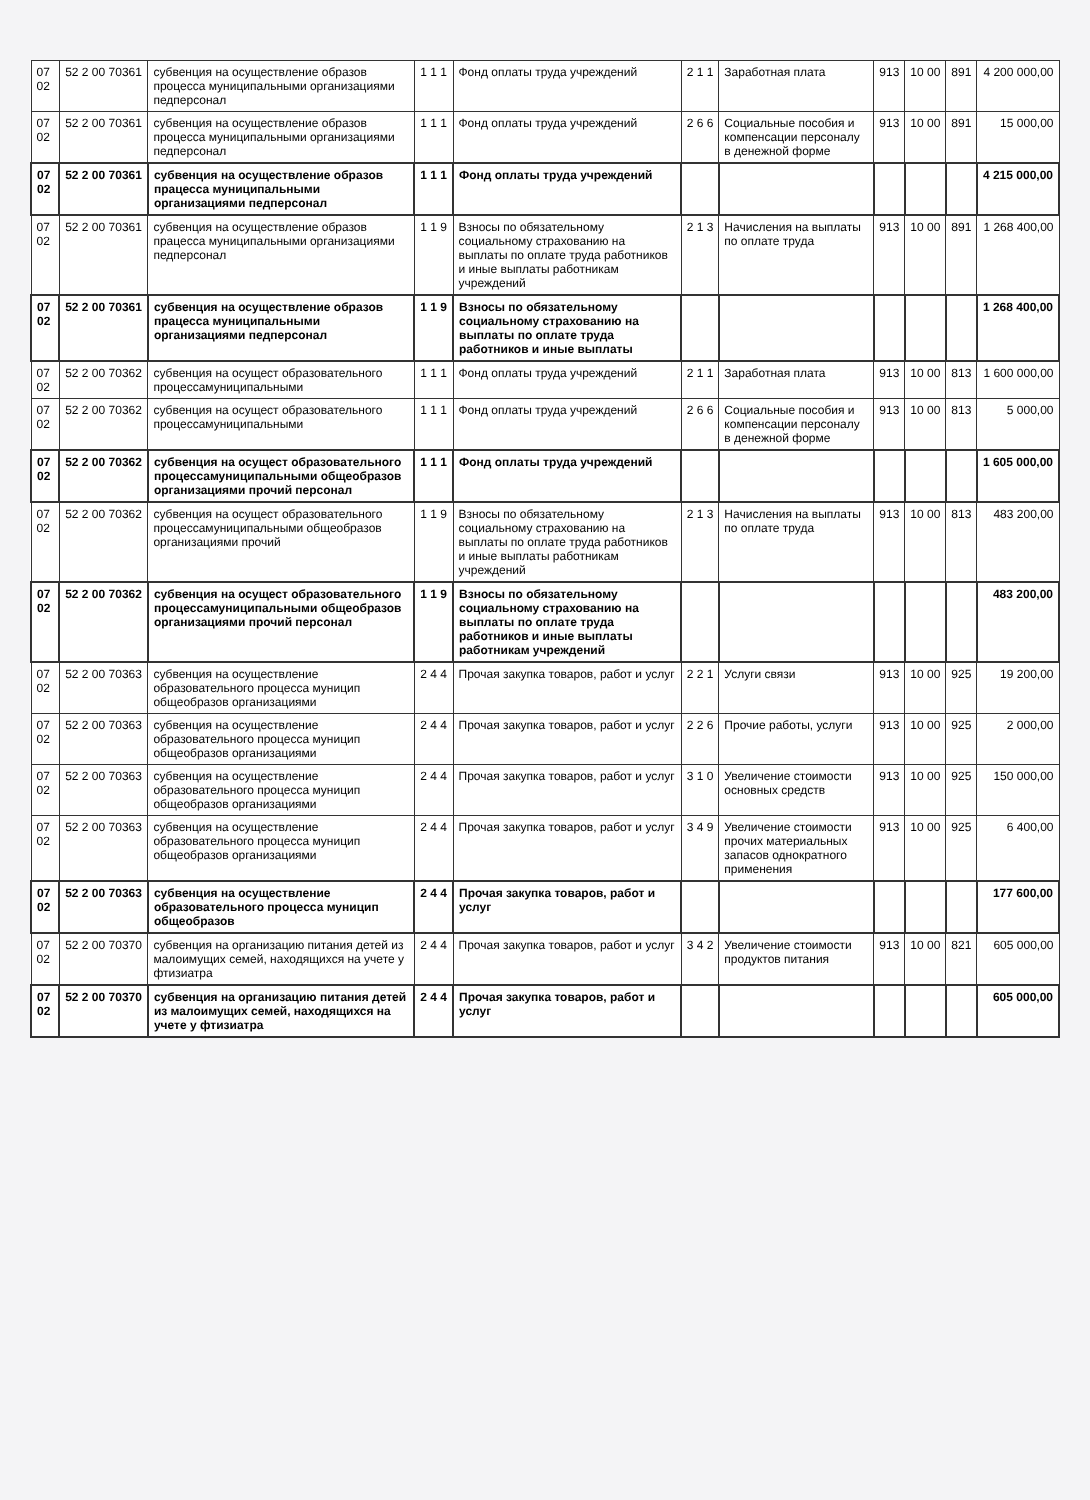| 07 02 | 52 2 00 70361 | субвенция на осуществление образов процесса муниципальными организациями педперсонал | 1 1 1 | Фонд оплаты труда учреждений | 2 1 1 | Заработная плата | 913 | 10 00 | 891 | 4 200 000,00 |
| 07 02 | 52 2 00 70361 | субвенция на осуществление образов процесса муниципальными организациями педперсонал | 1 1 1 | Фонд оплаты труда учреждений | 2 6 6 | Социальные пособия и компенсации персоналу в денежной форме | 913 | 10 00 | 891 | 15 000,00 |
| 07 02 | 52 2 00 70361 | субвенция на осуществление образов працесса муниципальными организациями педперсонал | 1 1 1 | Фонд оплаты труда учреждений | | | | | | 4 215 000,00 |
| 07 02 | 52 2 00 70361 | субвенция на осуществление образов працесса муниципальными организациями педперсонал | 1 1 9 | Взносы по обязательному социальному страхованию на выплаты по оплате труда работников и иные выплаты работникам учреждений | 2 1 3 | Начисления на выплаты по оплате труда | 913 | 10 00 | 891 | 1 268 400,00 |
| 07 02 | 52 2 00 70361 | субвенция на осуществление образов працесса муниципальными организациями педперсонал | 1 1 9 | Взносы по обязательному социальному страхованию на выплаты по оплате труда работников и иные выплаты | | | | | | 1 268 400,00 |
| 07 02 | 52 2 00 70362 | субвенция на осущест образовательного процессамуниципальными | 1 1 1 | Фонд оплаты труда учреждений | 2 1 1 | Заработная плата | 913 | 10 00 | 813 | 1 600 000,00 |
| 07 02 | 52 2 00 70362 | субвенция на осущест образовательного процессамуниципальными | 1 1 1 | Фонд оплаты труда учреждений | 2 6 6 | Социальные пособия и компенсации персоналу в денежной форме | 913 | 10 00 | 813 | 5 000,00 |
| 07 02 | 52 2 00 70362 | субвенция на осущест образовательного процессамуниципальными общеобразов организациями прочий персонал | 1 1 1 | Фонд оплаты труда учреждений | | | | | | 1 605 000,00 |
| 07 02 | 52 2 00 70362 | субвенция на осущест образовательного процессамуниципальными общеобразов организациями прочий | 1 1 9 | Взносы по обязательному социальному страхованию на выплаты по оплате труда работников и иные выплаты работникам учреждений | 2 1 3 | Начисления на выплаты по оплате труда | 913 | 10 00 | 813 | 483 200,00 |
| 07 02 | 52 2 00 70362 | субвенция на осущест образовательного процессамуниципальными общеобразов организациями прочий персонал | 1 1 9 | Взносы по обязательному социальному страхованию на выплаты по оплате труда работников и иные выплаты работникам учреждений | | | | | | 483 200,00 |
| 07 02 | 52 2 00 70363 | субвенция на осуществление образовательного процесса муницип общеобразов организациями | 2 4 4 | Прочая закупка товаров, работ и услуг | 2 2 1 | Услуги связи | 913 | 10 00 | 925 | 19 200,00 |
| 07 02 | 52 2 00 70363 | субвенция на осуществление образовательного процесса муницип общеобразов организациями | 2 4 4 | Прочая закупка товаров, работ и услуг | 2 2 6 | Прочие работы, услуги | 913 | 10 00 | 925 | 2 000,00 |
| 07 02 | 52 2 00 70363 | субвенция на осуществление образовательного процесса муницип общеобразов организациями | 2 4 4 | Прочая закупка товаров, работ и услуг | 3 1 0 | Увеличение стоимости основных средств | 913 | 10 00 | 925 | 150 000,00 |
| 07 02 | 52 2 00 70363 | субвенция на осуществление образовательного процесса муницип общеобразов организациями | 2 4 4 | Прочая закупка товаров, работ и услуг | 3 4 9 | Увеличение стоимости прочих материальных запасов однократного применения | 913 | 10 00 | 925 | 6 400,00 |
| 07 02 | 52 2 00 70363 | субвенция на осуществление образовательного процесса муницип общеобразов | 2 4 4 | Прочая закупка товаров, работ и услуг | | | | | | 177 600,00 |
| 07 02 | 52 2 00 70370 | субвенция на организацию питания детей из малоимущих семей, находящихся на учете у фтизиатра | 2 4 4 | Прочая закупка товаров, работ и услуг | 3 4 2 | Увеличение стоимости продуктов питания | 913 | 10 00 | 821 | 605 000,00 |
| 07 02 | 52 2 00 70370 | субвенция на организацию питания детей из малоимущих семей, находящихся на учете у фтизиатра | 2 4 4 | Прочая закупка товаров, работ и услуг | | | | | | 605 000,00 |